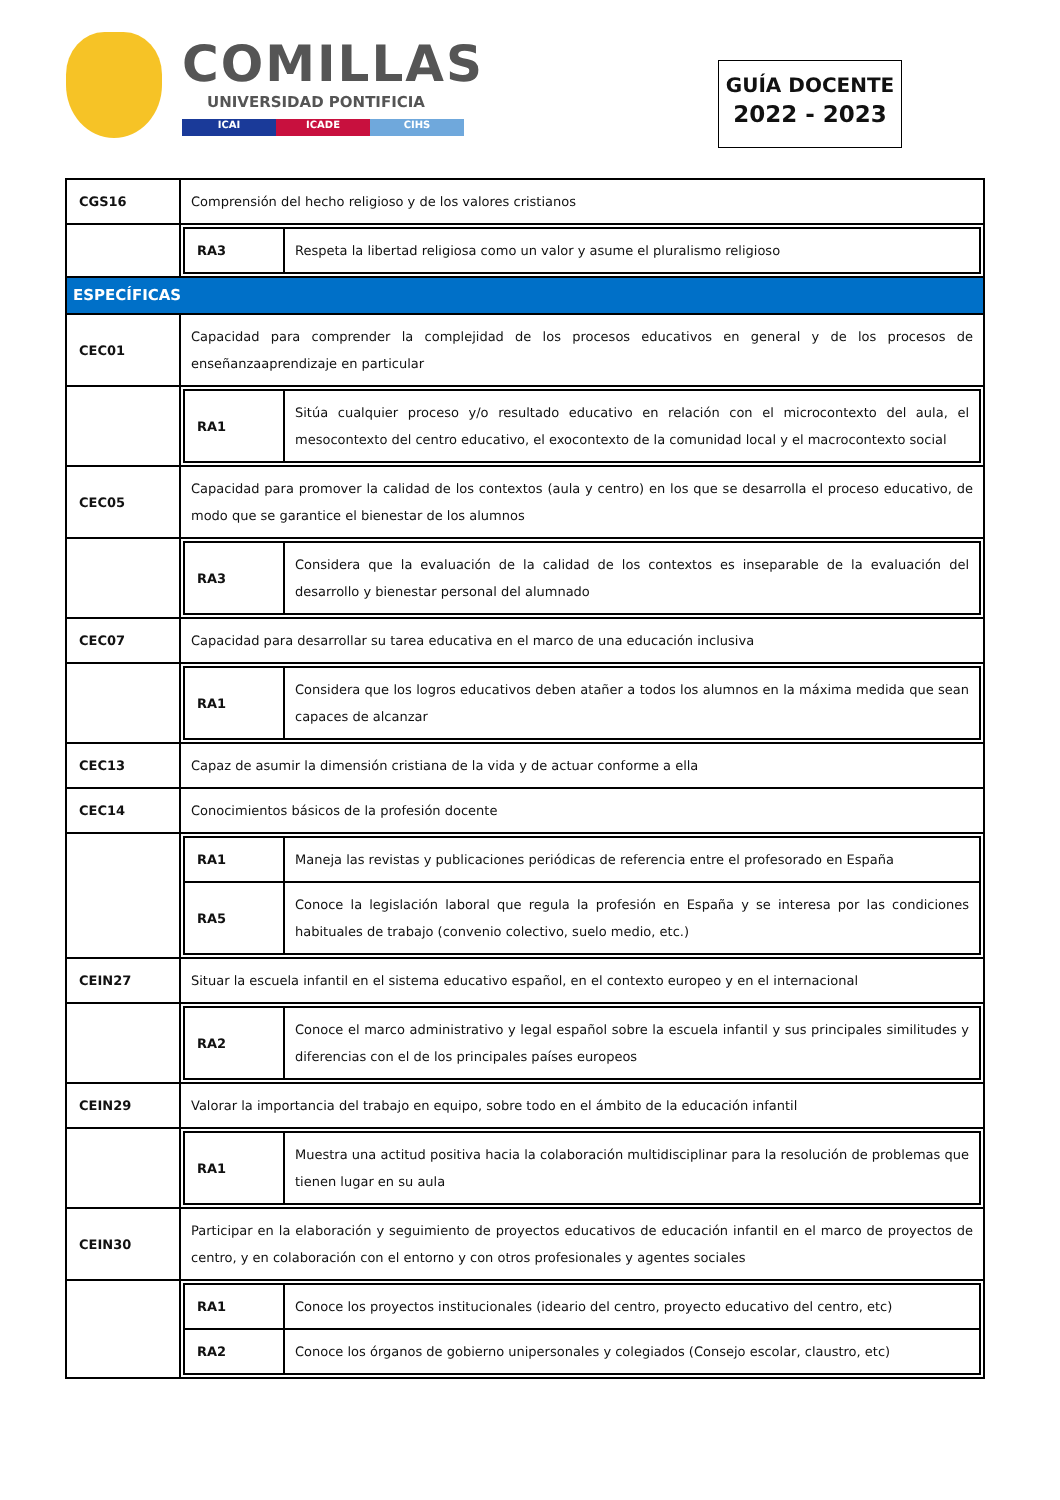COMILLAS
UNIVERSIDAD PONTIFICIA
ICAI ICADE CIHS
GUÍA DOCENTE
2022 - 2023
| CGS16 | Comprensión del hecho religioso y de los valores cristianos |
| | / RA3 / Respeta la libertad religiosa como un valor y asume el pluralismo religioso / |
| ESPECÍFICAS | |
| CEC01 | Capacidad para comprender la complejidad de los procesos educativos en general y de los procesos de enseñanzaaprendizaje en particular |
| | / RA1 / Sitúa cualquier proceso y/o resultado educativo en relación con el microcontexto del aula, el mesocontexto del centro educativo, el exocontexto de la comunidad local y el macrocontexto social / |
| CEC05 | Capacidad para promover la calidad de los contextos (aula y centro) en los que se desarrolla el proceso educativo, de modo que se garantice el bienestar de los alumnos |
| | / RA3 / Considera que la evaluación de la calidad de los contextos es inseparable de la evaluación del desarrollo y bienestar personal del alumnado / |
| CEC07 | Capacidad para desarrollar su tarea educativa en el marco de una educación inclusiva |
| | / RA1 / Considera que los logros educativos deben atañer a todos los alumnos en la máxima medida que sean capaces de alcanzar / |
| CEC13 | Capaz de asumir la dimensión cristiana de la vida y de actuar conforme a ella |
| CEC14 | Conocimientos básicos de la profesión docente |
| | / RA1 / Maneja las revistas y publicaciones periódicas de referencia entre el profesorado en España / / RA5 / Conoce la legislación laboral que regula la profesión en España y se interesa por las condiciones habituales de trabajo (convenio colectivo, suelo medio, etc.) / |
| CEIN27 | Situar la escuela infantil en el sistema educativo español, en el contexto europeo y en el internacional |
| | / RA2 / Conoce el marco administrativo y legal español sobre la escuela infantil y sus principales similitudes y diferencias con el de los principales países europeos / |
| CEIN29 | Valorar la importancia del trabajo en equipo, sobre todo en el ámbito de la educación infantil |
| | / RA1 / Muestra una actitud positiva hacia la colaboración multidisciplinar para la resolución de problemas que tienen lugar en su aula / |
| CEIN30 | Participar en la elaboración y seguimiento de proyectos educativos de educación infantil en el marco de proyectos de centro, y en colaboración con el entorno y con otros profesionales y agentes sociales |
| | / RA1 / Conoce los proyectos institucionales (ideario del centro, proyecto educativo del centro, etc) / / RA2 / Conoce los órganos de gobierno unipersonales y colegiados (Consejo escolar, claustro, etc) / |